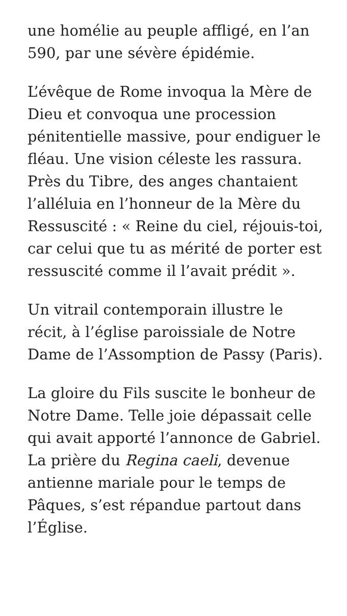une homélie au peuple affligé, en l’an 590, par une sévère épidémie.
L’évêque de Rome invoqua la Mère de Dieu et convoqua une procession pénitentielle massive, pour endiguer le fléau. Une vision céleste les rassura. Près du Tibre, des anges chantaient l’alléluia en l’honneur de la Mère du Ressuscité : « Reine du ciel, réjouis-toi, car celui que tu as mérité de porter est ressuscité comme il l’avait prédit ».
Un vitrail contemporain illustre le récit, à l’église paroissiale de Notre Dame de l’Assomption de Passy (Paris).
La gloire du Fils suscite le bonheur de Notre Dame. Telle joie dépassait celle qui avait apporté l’annonce de Gabriel. La prière du Regina caeli, devenue antienne mariale pour le temps de Pâques, s’est répandue partout dans l’Église.